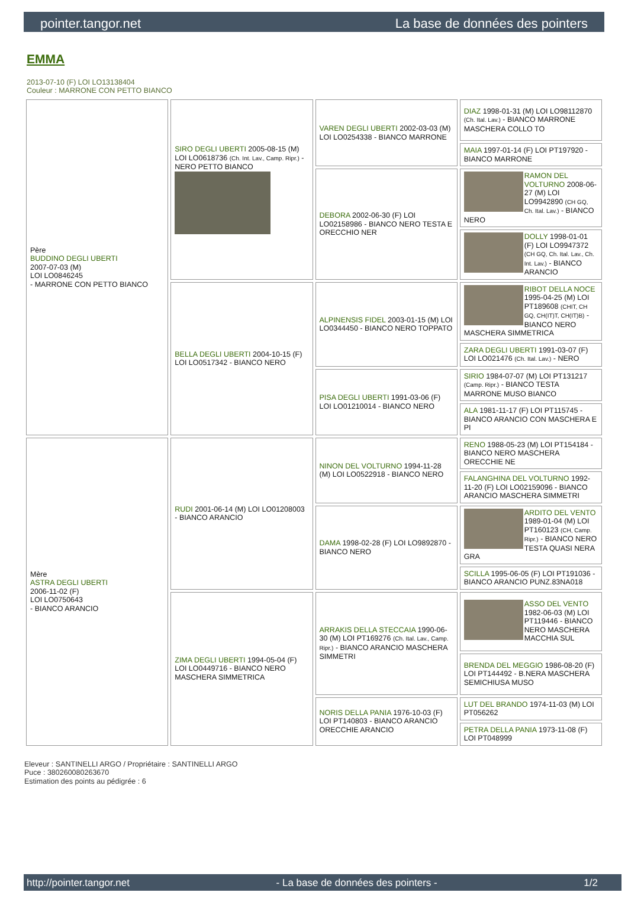pointer.tangor.net La base de données des pointers
EMMA
2013-07-10 (F) LOI LO13138404
Couleur : MARRONE CON PETTO BIANCO
| Père BUDDINO DEGLI UBERTI 2007-07-03 (M) LOI LO0846245 - MARRONE CON PETTO BIANCO | SIRO DEGLI UBERTI 2005-08-15 (M) LOI LO0618736 (Ch. Int. Lav., Camp. Ripr.) - NERO PETTO BIANCO | VAREN DEGLI UBERTI 2002-03-03 (M) LOI LO0254338 - BIANCO MARRONE | DIAZ 1998-01-31 (M) LOI LO98112870 (Ch. Ital. Lav.) - BIANCO MARRONE MASCHERA COLLO TO |
| | | | MAIA 1997-01-14 (F) LOI PT197920 - BIANCO MARRONE |
| | | DEBORA 2002-06-30 (F) LOI LO02158986 - BIANCO NERO TESTA E ORECCHIO NER | RAMON DEL VOLTURNO 2008-06-27 (M) LOI LO9942890 (CH GQ, Ch. Ital. Lav.) - BIANCO NERO |
| | | | DOLLY 1998-01-01 (F) LOI LO9947372 (CH GQ, Ch. Ital. Lav., Ch. Int. Lav.) - BIANCO ARANCIO |
| | BELLA DEGLI UBERTI 2004-10-15 (F) LOI LO0517342 - BIANCO NERO | ALPINENSIS FIDEL 2003-01-15 (M) LOI LO0344450 - BIANCO NERO TOPPATO | RIBOT DELLA NOCE 1995-04-25 (M) LOI PT189608 (CHIT, CH GQ, CH(IT)T, CH(IT)B) - BIANCO NERO MASCHERA SIMMETRICA |
| | | | ZARA DEGLI UBERTI 1991-03-07 (F) LOI LO021476 (Ch. Ital. Lav.) - NERO |
| | | PISA DEGLI UBERTI 1991-03-06 (F) LOI LO01210014 - BIANCO NERO | SIRIO 1984-07-07 (M) LOI PT131217 (Camp. Ripr.) - BIANCO TESTA MARRONE MUSO BIANCO |
| | | | ALA 1981-11-17 (F) LOI PT115745 - BIANCO ARANCIO CON MASCHERA E PI |
| Mère ASTRA DEGLI UBERTI 2006-11-02 (F) LOI LO0750643 - BIANCO ARANCIO | RUDI 2001-06-14 (M) LOI LO01208003 - BIANCO ARANCIO | NINON DEL VOLTURNO 1994-11-28 (M) LOI LO0522918 - BIANCO NERO | RENO 1988-05-23 (M) LOI PT154184 - BIANCO NERO MASCHERA ORECCHIE NE |
| | | | FALANGHINA DEL VOLTURNO 1992-11-20 (F) LOI LO02159096 - BIANCO ARANCIO MASCHERA SIMMETRI |
| | | DAMA 1998-02-28 (F) LOI LO9892870 - BIANCO NERO | ARDITO DEL VENTO 1989-01-04 (M) LOI PT160123 (CH, Camp. Ripr.) - BIANCO NERO TESTA QUASI NERA GRA |
| | | | SCILLA 1995-06-05 (F) LOI PT191036 - BIANCO ARANCIO PUNZ.83NA018 |
| | ZIMA DEGLI UBERTI 1994-05-04 (F) LOI LO0449716 - BIANCO NERO MASCHERA SIMMETRICA | ARRAKIS DELLA STECCAIA 1990-06-30 (M) LOI PT169276 (Ch. Ital. Lav., Camp. Ripr.) - BIANCO ARANCIO MASCHERA SIMMETRI | ASSO DEL VENTO 1982-06-03 (M) LOI PT119446 - BIANCO NERO MASCHERA MACCHIA SUL |
| | | | BRENDA DEL MEGGIO 1986-08-20 (F) LOI PT144492 - B.NERA MASCHERA SEMICHIUSA MUSO |
| | | NORIS DELLA PANIA 1976-10-03 (F) LOI PT140803 - BIANCO ARANCIO ORECCHIE ARANCIO | LUT DEL BRANDO 1974-11-03 (M) LOI PT056262 |
| | | | PETRA DELLA PANIA 1973-11-08 (F) LOI PT048999 |
Eleveur : SANTINELLI ARGO / Propriétaire : SANTINELLI ARGO
Puce : 380260080263670
Estimation des points au pédigrée : 6
http://pointer.tangor.net - La base de données des pointers - 1/2